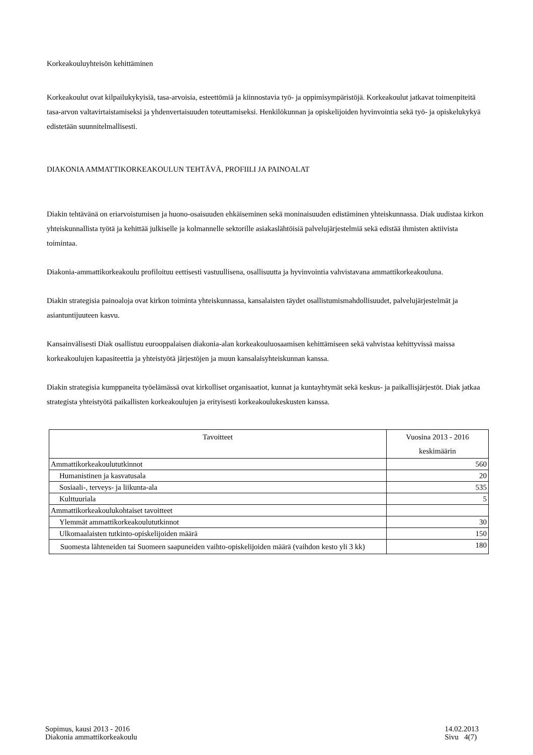Korkeakouluyhteisön kehittäminen
Korkeakoulut ovat kilpailukykyisiä, tasa-arvoisia, esteettömiä ja kiinnostavia työ- ja oppimisympäristöjä. Korkeakoulut jatkavat toimenpiteitä tasa-arvon valtavirtaistamiseksi ja yhdenvertaisuuden toteuttamiseksi. Henkilökunnan ja opiskelijoiden hyvinvointia sekä työ- ja opiskelukykyä edistetään suunnitelmallisesti.
DIAKONIA AMMATTIKORKEAKOULUN TEHTÄVÄ, PROFIILI JA PAINOALAT
Diakin tehtävänä on eriarvoistumisen ja huono-osaisuuden ehkäiseminen sekä moninaisuuden edistäminen yhteiskunnassa. Diak uudistaa kirkon yhteiskunnallista työtä ja kehittää julkiselle ja kolmannelle sektorille asiakaslähtöisiä palvelujärjestelmiä sekä edistää ihmisten aktiivista toimintaa.
Diakonia-ammattikorkeakoulu profiloituu eettisesti vastuullisena, osallisuutta ja hyvinvointia vahvistavana ammattikorkeakouluna.
Diakin strategisia painoaloja ovat kirkon toiminta yhteiskunnassa, kansalaisten täydet osallistumismahdollisuudet, palvelujärjestelmät ja asiantuntijuuteen kasvu.
Kansainvälisesti Diak osallistuu eurooppalaisen diakonia-alan korkeakouluosaamisen kehittämiseen sekä vahvistaa kehittyvissä maissa korkeakoulujen kapasiteettia ja yhteistyötä järjestöjen ja muun kansalaisyhteiskunnan kanssa.
Diakin strategisia kumppaneita työelämässä ovat kirkolliset organisaatiot, kunnat ja kuntayhtymät sekä keskus- ja paikallisjärjestöt. Diak jatkaa strategista yhteistyötä paikallisten korkeakoulujen ja erityisesti korkeakoulukeskusten kanssa.
| Tavoitteet | Vuosina 2013 - 2016 keskimäärin |
| --- | --- |
| Ammattikorkeakoulututkinnot | 560 |
| Humanistinen ja kasvatusala | 20 |
| Sosiaali-, terveys- ja liikunta-ala | 535 |
| Kulttuuriala | 5 |
| Ammattikorkeakoulukohtaiset tavoitteet | |
| Ylemmät ammattikorkeakoulututkinnot | 30 |
| Ulkomaalaisten tutkinto-opiskelijoiden määrä | 150 |
| Suomesta lähteneiden tai Suomeen saapuneiden vaihto-opiskelijoiden määrä (vaihdon kesto yli 3 kk) | 180 |
Sopimus, kausi 2013 - 2016
Diakonia ammattikorkeakoulu
14.02.2013
Sivu 4(7)